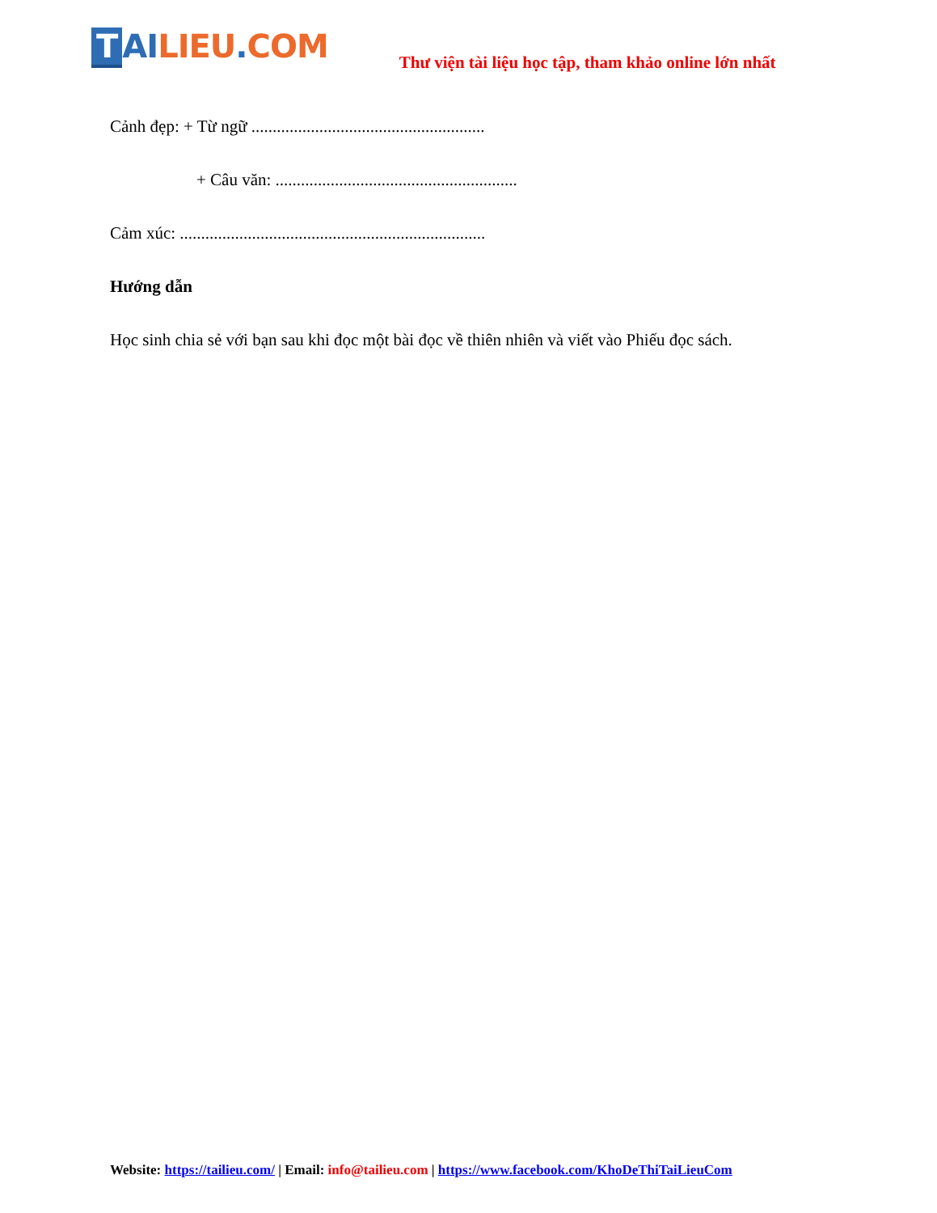T AI LIEU. COM
Thư viện tài liệu học tập, tham khảo online lớn nhất
Cảnh đẹp: + Từ ngữ .......................................................
+ Câu văn: .........................................................
Cảm xúc: ........................................................................
Hướng dẫn
Học sinh chia sẻ với bạn sau khi đọc một bài đọc về thiên nhiên và viết vào Phiếu đọc sách.
Website: https://tailieu.com/ | Email: info@tailieu.com | https://www.facebook.com/KhoDeThiTaiLieuCom